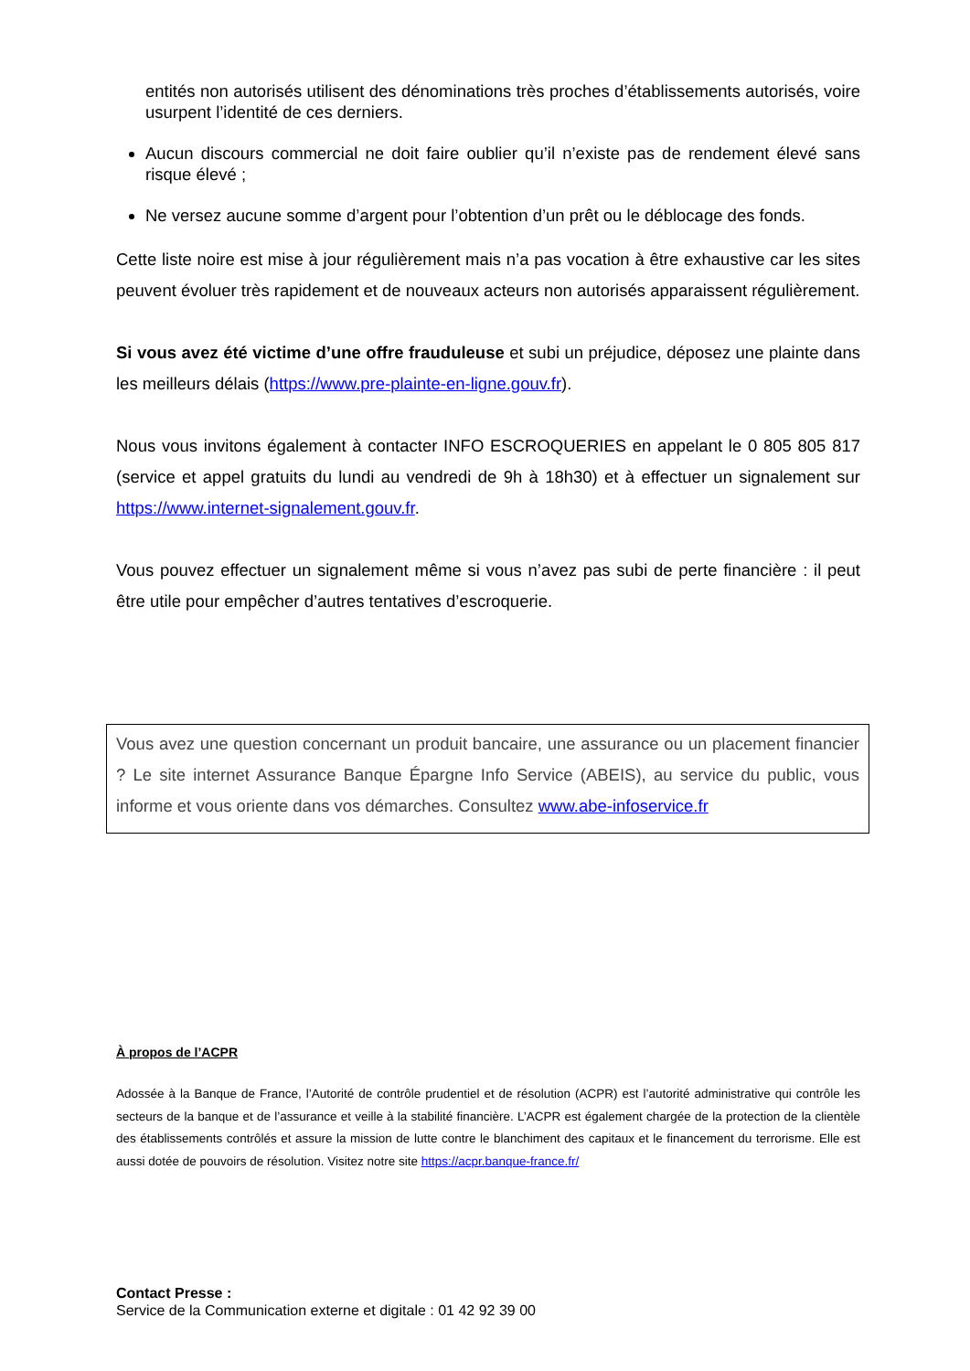entités non autorisés utilisent des dénominations très proches d’établissements autorisés, voire usurpent l’identité de ces derniers.
Aucun discours commercial ne doit faire oublier qu’il n’existe pas de rendement élevé sans risque élevé ;
Ne versez aucune somme d’argent pour l’obtention d’un prêt ou le déblocage des fonds.
Cette liste noire est mise à jour régulièrement mais n’a pas vocation à être exhaustive car les sites peuvent évoluer très rapidement et de nouveaux acteurs non autorisés apparaissent régulièrement.
Si vous avez été victime d’une offre frauduleuse et subi un préjudice, déposez une plainte dans les meilleurs délais (https://www.pre-plainte-en-ligne.gouv.fr).
Nous vous invitons également à contacter INFO ESCROQUERIES en appelant le 0 805 805 817 (service et appel gratuits du lundi au vendredi de 9h à 18h30) et à effectuer un signalement sur https://www.internet-signalement.gouv.fr.
Vous pouvez effectuer un signalement même si vous n’avez pas subi de perte financière : il peut être utile pour empêcher d’autres tentatives d’escroquerie.
Vous avez une question concernant un produit bancaire, une assurance ou un placement financier ? Le site internet Assurance Banque Épargne Info Service (ABEIS), au service du public, vous informe et vous oriente dans vos démarches. Consultez www.abe-infoservice.fr
À propos de l’ACPR
Adossée à la Banque de France, l’Autorité de contrôle prudentiel et de résolution (ACPR) est l’autorité administrative qui contrôle les secteurs de la banque et de l’assurance et veille à la stabilité financière. L’ACPR est également chargée de la protection de la clientèle des établissements contrôlés et assure la mission de lutte contre le blanchiment des capitaux et le financement du terrorisme. Elle est aussi dotée de pouvoirs de résolution. Visitez notre site https://acpr.banque-france.fr/
Contact Presse :
Service de la Communication externe et digitale : 01 42 92 39 00